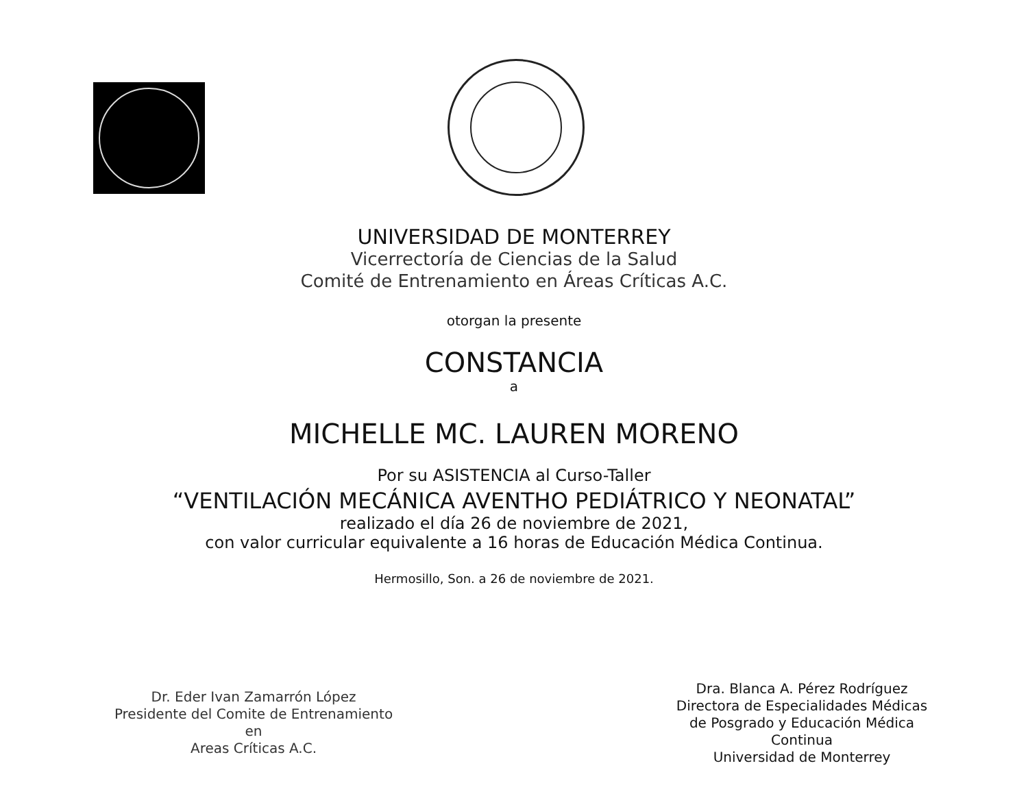UNIVERSIDAD DE MONTERREY
Vicerrectoría de Ciencias de la Salud
Comité de Entrenamiento en Áreas Críticas A.C.
otorgan la presente
CONSTANCIA
a
MICHELLE MC. LAUREN MORENO
Por su ASISTENCIA al Curso-Taller
“VENTILACIÓN MECÁNICA AVENTHO PEDIÁTRICO Y NEONATAL”
realizado el día 26 de noviembre de 2021,
con valor curricular equivalente a 16 horas de Educación Médica Continua.
Hermosillo, Son. a 26 de noviembre de 2021.
Dr. Eder Ivan Zamarrón López
Presidente del Comite de Entrenamiento en
Areas Críticas A.C.
Dra. Blanca A. Pérez Rodríguez
Directora de Especialidades Médicas
de Posgrado y Educación Médica Continua
Universidad de Monterrey